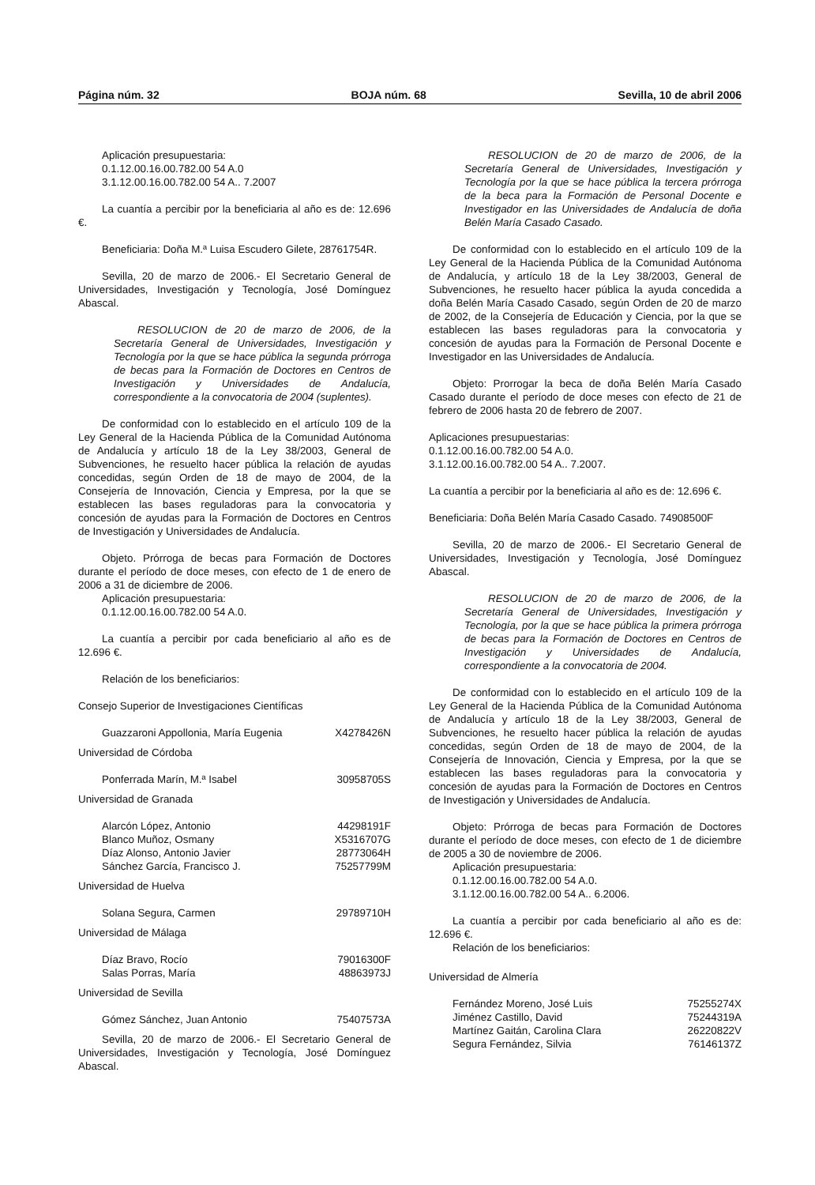Página núm. 32 BOJA núm. 68 Sevilla, 10 de abril 2006
Aplicación presupuestaria:
0.1.12.00.16.00.782.00 54 A.0
3.1.12.00.16.00.782.00 54 A.. 7.2007
La cuantía a percibir por la beneficiaria al año es de: 12.696 €.
Beneficiaria: Doña M.ª Luisa Escudero Gilete, 28761754R.
Sevilla, 20 de marzo de 2006.- El Secretario General de Universidades, Investigación y Tecnología, José Domínguez Abascal.
RESOLUCION de 20 de marzo de 2006, de la Secretaría General de Universidades, Investigación y Tecnología por la que se hace pública la segunda prórroga de becas para la Formación de Doctores en Centros de Investigación y Universidades de Andalucía, correspondiente a la convocatoria de 2004 (suplentes).
De conformidad con lo establecido en el artículo 109 de la Ley General de la Hacienda Pública de la Comunidad Autónoma de Andalucía y artículo 18 de la Ley 38/2003, General de Subvenciones, he resuelto hacer pública la relación de ayudas concedidas, según Orden de 18 de mayo de 2004, de la Consejería de Innovación, Ciencia y Empresa, por la que se establecen las bases reguladoras para la convocatoria y concesión de ayudas para la Formación de Doctores en Centros de Investigación y Universidades de Andalucía.
Objeto. Prórroga de becas para Formación de Doctores durante el período de doce meses, con efecto de 1 de enero de 2006 a 31 de diciembre de 2006.
Aplicación presupuestaria:
0.1.12.00.16.00.782.00 54 A.0.
La cuantía a percibir por cada beneficiario al año es de 12.696 €.
Relación de los beneficiarios:
Consejo Superior de Investigaciones Científicas
| Guazzaroni Appollonia, María Eugenia | X4278426N |
Universidad de Córdoba
| Ponferrada Marín, M.ª Isabel | 30958705S |
Universidad de Granada
| Alarcón López, Antonio | 44298191F |
| Blanco Muñoz, Osmany | X5316707G |
| Díaz Alonso, Antonio Javier | 28773064H |
| Sánchez García, Francisco J. | 75257799M |
Universidad de Huelva
| Solana Segura, Carmen | 29789710H |
Universidad de Málaga
| Díaz Bravo, Rocío | 79016300F |
| Salas Porras, María | 48863973J |
Universidad de Sevilla
| Gómez Sánchez, Juan Antonio | 75407573A |
Sevilla, 20 de marzo de 2006.- El Secretario General de Universidades, Investigación y Tecnología, José Domínguez Abascal.
RESOLUCION de 20 de marzo de 2006, de la Secretaría General de Universidades, Investigación y Tecnología por la que se hace pública la tercera prórroga de la beca para la Formación de Personal Docente e Investigador en las Universidades de Andalucía de doña Belén María Casado Casado.
De conformidad con lo establecido en el artículo 109 de la Ley General de la Hacienda Pública de la Comunidad Autónoma de Andalucía, y artículo 18 de la Ley 38/2003, General de Subvenciones, he resuelto hacer pública la ayuda concedida a doña Belén María Casado Casado, según Orden de 20 de marzo de 2002, de la Consejería de Educación y Ciencia, por la que se establecen las bases reguladoras para la convocatoria y concesión de ayudas para la Formación de Personal Docente e Investigador en las Universidades de Andalucía.
Objeto: Prorrogar la beca de doña Belén María Casado Casado durante el período de doce meses con efecto de 21 de febrero de 2006 hasta 20 de febrero de 2007.
Aplicaciones presupuestarias:
0.1.12.00.16.00.782.00 54 A.0.
3.1.12.00.16.00.782.00 54 A.. 7.2007.
La cuantía a percibir por la beneficiaria al año es de: 12.696 €.
Beneficiaria: Doña Belén María Casado Casado. 74908500F
Sevilla, 20 de marzo de 2006.- El Secretario General de Universidades, Investigación y Tecnología, José Domínguez Abascal.
RESOLUCION de 20 de marzo de 2006, de la Secretaría General de Universidades, Investigación y Tecnología, por la que se hace pública la primera prórroga de becas para la Formación de Doctores en Centros de Investigación y Universidades de Andalucía, correspondiente a la convocatoria de 2004.
De conformidad con lo establecido en el artículo 109 de la Ley General de la Hacienda Pública de la Comunidad Autónoma de Andalucía y artículo 18 de la Ley 38/2003, General de Subvenciones, he resuelto hacer pública la relación de ayudas concedidas, según Orden de 18 de mayo de 2004, de la Consejería de Innovación, Ciencia y Empresa, por la que se establecen las bases reguladoras para la convocatoria y concesión de ayudas para la Formación de Doctores en Centros de Investigación y Universidades de Andalucía.
Objeto: Prórroga de becas para Formación de Doctores durante el período de doce meses, con efecto de 1 de diciembre de 2005 a 30 de noviembre de 2006.
Aplicación presupuestaria:
0.1.12.00.16.00.782.00 54 A.0.
3.1.12.00.16.00.782.00 54 A.. 6.2006.
La cuantía a percibir por cada beneficiario al año es de: 12.696 €.
Relación de los beneficiarios:
Universidad de Almería
| Fernández Moreno, José Luis | 75255274X |
| Jiménez Castillo, David | 75244319A |
| Martínez Gaitán, Carolina Clara | 26220822V |
| Segura Fernández, Silvia | 76146137Z |